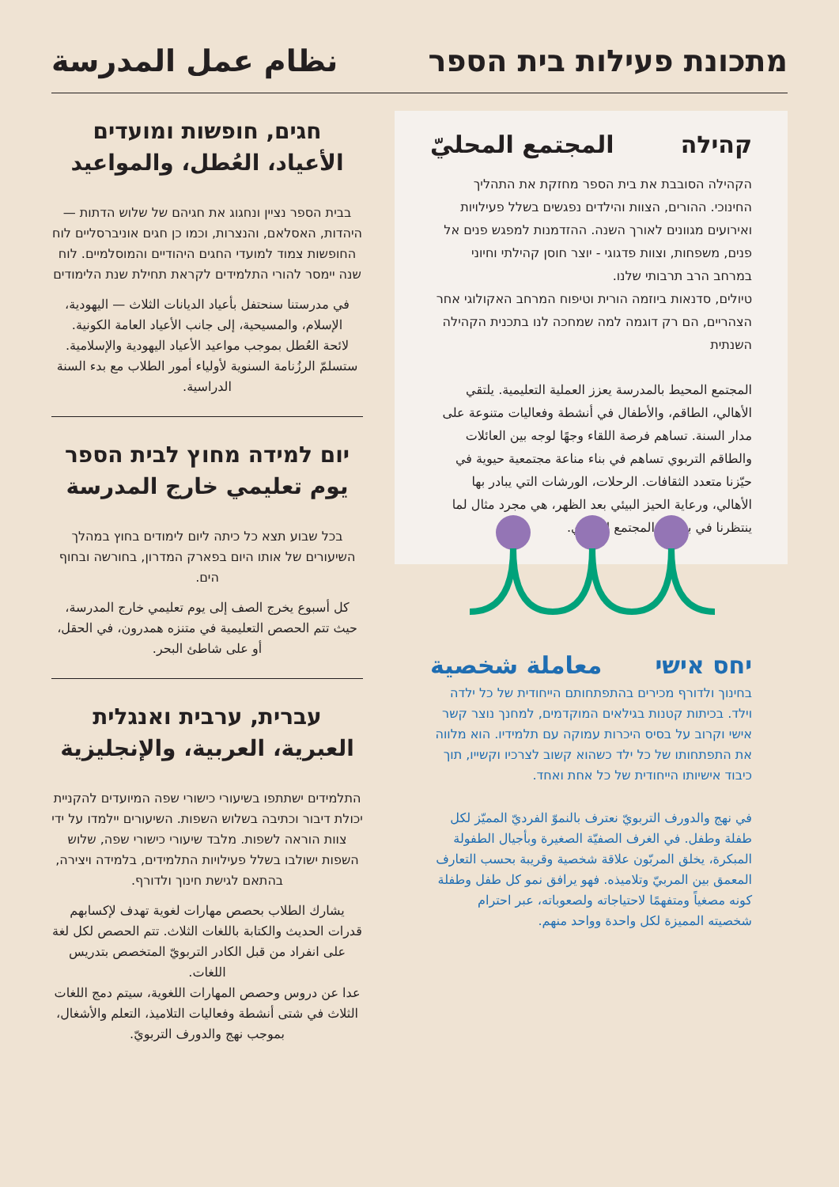מתכונת פעילות בית הספר
نظام عمل المدرسة
קהילה المجتمع المحليّ
הקהילה הסובבת את בית הספר מחזקת את התהליך החינוכי. ההורים, הצוות והילדים נפגשים בשלל פעילויות ואירועים מגוונים לאורך השנה. ההזדמנות למפגש פנים אל פנים, משפחות, וצוות פדגוגי - יוצר חוסן קהילתי וחיוני במרחב הרב תרבותי שלנו.
טיולים, סדנאות ביוזמה הורית וטיפוח המרחב האקולוגי אחר הצהריים, הם רק דוגמה למה שמחכה לנו בתכנית הקהילה השנתית
المجتمع المحيط بالمدرسة يعزز العملية التعليمية. يلتقي الأهالي، الطاقم، والأطفال في أنشطة وفعاليات متنوعة على مدار السنة. تساهم فرصة اللقاء وجهًا لوجه بين العائلات والطاقم التربوي تساهم في بناء مناعة مجتمعية حيوية في حيّزنا متعدد الثقافات. الرحلات، الورشات التي يبادر بها الأهالي، ورعاية الحيز البيئي بعد الظهر، هي مجرد مثال لما ينتظرنا في برنامج المجتمع السنوي.
יחס אישי معاملة شخصية
בחינוך ולדורף מכירים בהתפתחותם הייחודית של כל ילדה וילד. בכיתות קטנות בגילאים המוקדמים, למחנך נוצר קשר אישי וקרוב על בסיס היכרות עמוקה עם תלמידיו. הוא מלווה את התפתחותו של כל ילד כשהוא קשוב לצרכיו וקשייו, תוך כיבוד אישיותו הייחודית של כל אחת ואחד.
في نهج والدورف التربويّ نعترف بالنموّ الفرديّ المميّز لكل طفلة وطفل. في الغرف الصفيّة الصغيرة وبأجيال الطفولة المبكرة، يخلق المربّون علاقة شخصية وقريبة بحسب التعارف المعمق بين المربيّ وتلاميذه. فهو يرافق نمو كل طفل وطفلة كونه مصغياً ومتفهمًا لاحتياجاته ولصعوباته، عبر احترام شخصيته المميزة لكل واحدة وواحد منهم.
חגים, חופשות ומועדים
الأعياد، العُطل، والمواعيد
בבית הספר נציין ונחגוג את חגיהם של שלוש הדתות — היהדות, האסלאם, והנצרות, וכמו כן חגים אוניברסליים לוח החופשות צמוד למועדי החגים היהודיים והמוסלמיים. לוח שנה יימסר להורי התלמידים לקראת תחילת שנת הלימודים
في مدرستنا سنحتفل بأعياد الديانات الثلاث — اليهودية، الإسلام، والمسيحية، إلى جانب الأعياد العامة الكونية.
لائحة العُطل بموجب مواعيد الأعياد اليهودية والإسلامية. ستسلمّ الرزُنامة السنوية لأولياء أمور الطلاب مع بدء السنة الدراسية.
יום למידה מחוץ לבית הספר
يوم تعليمي خارج المدرسة
בכל שבוע תצא כל כיתה ליום לימודים בחוץ במהלך השיעורים של אותו היום בפארק המדרון, בחורשה ובחוף הים.
كل أسبوع يخرج الصف إلى يوم تعليمي خارج المدرسة، حيث تتم الحصص التعليمية في متنزه همدرون، في الحقل، أو على شاطئ البحر.
עברית, ערבית ואנגלית
العبرية، العربية، والإنجليزية
התלמידים ישתתפו בשיעורי כישורי שפה המיועדים להקניית יכולת דיבור וכתיבה בשלוש השפות. השיעורים יילמדו על ידי צוות הוראה לשפות. מלבד שיעורי כישורי שפה, שלוש השפות ישולבו בשלל פעילויות התלמידים, בלמידה ויצירה, בהתאם לגישת חינוך ולדורף.
يشارك الطلاب بحصص مهارات لغوية تهدف لإكسابهم قدرات الحديث والكتابة باللغات الثلاث. تتم الحصص لكل لغة على انفراد من قبل الكادر التربويّ المتخصص بتدريس اللغات.
عدا عن دروس وحصص المهارات اللغوية، سيتم دمج اللغات الثلاث في شتى أنشطة وفعاليات التلاميذ، التعلم والأشغال، بموجب نهج والدورف التربويّ.